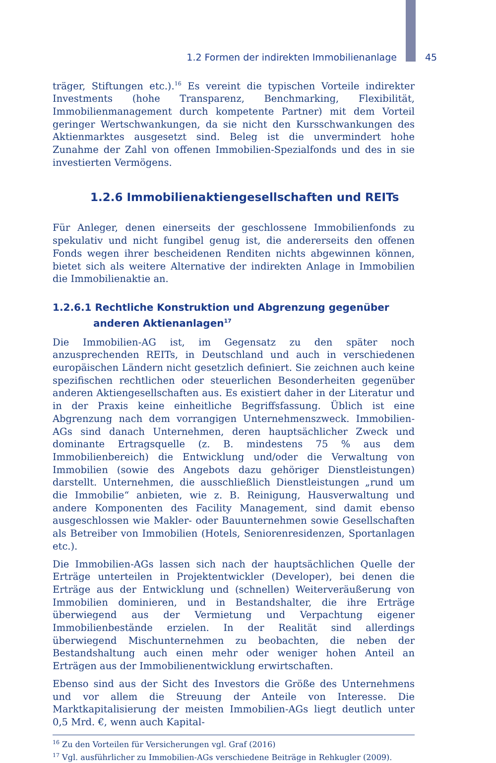1.2 Formen der indirekten Immobilienanlage 45
träger, Stiftungen etc.).<sup>16</sup> Es vereint die typischen Vorteile indirekter Investments (hohe Transparenz, Benchmarking, Flexibilität, Immobilienmanagement durch kompetente Partner) mit dem Vorteil geringer Wertschwankungen, da sie nicht den Kursschwankungen des Aktienmarktes ausgesetzt sind. Beleg ist die unvermindert hohe Zunahme der Zahl von offenen Immobilien-Spezialfonds und des in sie investierten Vermögens.
1.2.6 Immobilienaktiengesellschaften und REITs
Für Anleger, denen einerseits der geschlossene Immobilienfonds zu spekulativ und nicht fungibel genug ist, die andererseits den offenen Fonds wegen ihrer bescheidenen Renditen nichts abgewinnen können, bietet sich als weitere Alternative der indirekten Anlage in Immobilien die Immobilienaktie an.
1.2.6.1 Rechtliche Konstruktion und Abgrenzung gegenüber anderen Aktienanlagen<sup>17</sup>
Die Immobilien-AG ist, im Gegensatz zu den später noch anzusprechenden REITs, in Deutschland und auch in verschiedenen europäischen Ländern nicht gesetzlich definiert. Sie zeichnen auch keine spezifischen rechtlichen oder steuerlichen Besonderheiten gegenüber anderen Aktiengesellschaften aus. Es existiert daher in der Literatur und in der Praxis keine einheitliche Begriffsfassung. Üblich ist eine Abgrenzung nach dem vorrangigen Unternehmenszweck. Immobilien-AGs sind danach Unternehmen, deren hauptsächlicher Zweck und dominante Ertragsquelle (z. B. mindestens 75 % aus dem Immobilienbereich) die Entwicklung und/oder die Verwaltung von Immobilien (sowie des Angebots dazu gehöriger Dienstleistungen) darstellt. Unternehmen, die ausschließlich Dienstleistungen „rund um die Immobilie“ anbieten, wie z. B. Reinigung, Hausverwaltung und andere Komponenten des Facility Management, sind damit ebenso ausgeschlossen wie Makler- oder Bauunternehmen sowie Gesellschaften als Betreiber von Immobilien (Hotels, Seniorenresidenzen, Sportanlagen etc.).
Die Immobilien-AGs lassen sich nach der hauptsächlichen Quelle der Erträge unterteilen in Projektentwickler (Developer), bei denen die Erträge aus der Entwicklung und (schnellen) Weiterveräußerung von Immobilien dominieren, und in Bestandshalter, die ihre Erträge überwiegend aus der Vermietung und Verpachtung eigener Immobilienbestände erzielen. In der Realität sind allerdings überwiegend Mischunternehmen zu beobachten, die neben der Bestandshaltung auch einen mehr oder weniger hohen Anteil an Erträgen aus der Immobilienentwicklung erwirtschaften.
Ebenso sind aus der Sicht des Investors die Größe des Unternehmens und vor allem die Streuung der Anteile von Interesse. Die Marktkapitalisierung der meisten Immobilien-AGs liegt deutlich unter 0,5 Mrd. €, wenn auch Kapital-
<sup>16</sup> Zu den Vorteilen für Versicherungen vgl. Graf (2016)
<sup>17</sup> Vgl. ausführlicher zu Immobilien-AGs verschiedene Beiträge in Rehkugler (2009).